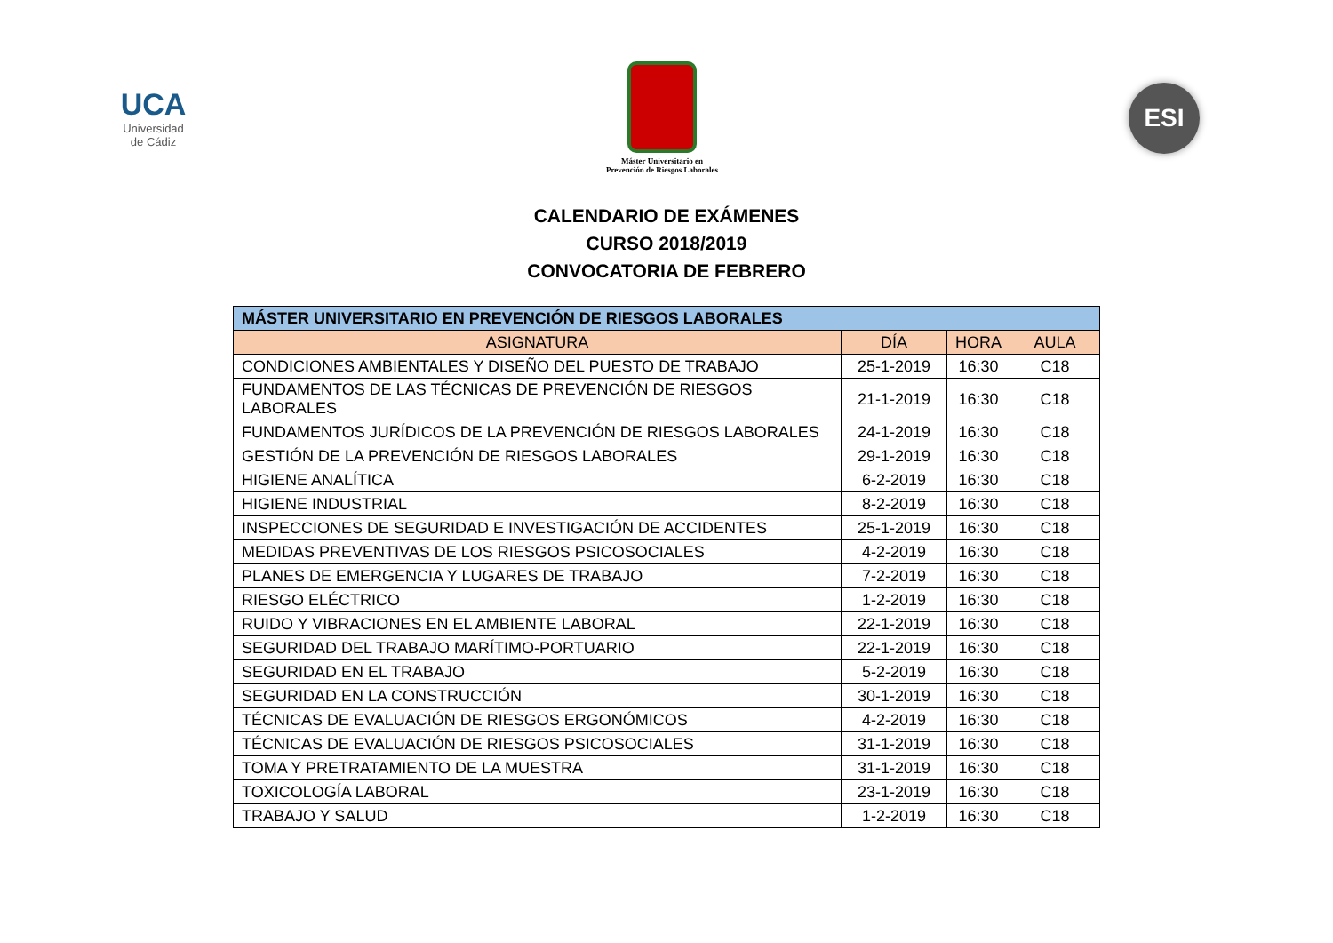UCA
Universidad
de Cádiz
Máster Universitario en
Prevención de Riesgos Laborales
ESI
CALENDARIO DE EXÁMENES
CURSO 2018/2019
CONVOCATORIA DE FEBRERO
| MÁSTER UNIVERSITARIO EN PREVENCIÓN DE RIESGOS LABORALES | | | |
| --- | --- | --- | --- |
| ASIGNATURA | DÍA | HORA | AULA |
| CONDICIONES AMBIENTALES Y DISEÑO DEL PUESTO DE TRABAJO | 25-1-2019 | 16:30 | C18 |
| FUNDAMENTOS DE LAS TÉCNICAS DE PREVENCIÓN DE RIESGOS LABORALES | 21-1-2019 | 16:30 | C18 |
| FUNDAMENTOS JURÍDICOS DE LA PREVENCIÓN DE RIESGOS LABORALES | 24-1-2019 | 16:30 | C18 |
| GESTIÓN DE LA PREVENCIÓN DE RIESGOS LABORALES | 29-1-2019 | 16:30 | C18 |
| HIGIENE ANALÍTICA | 6-2-2019 | 16:30 | C18 |
| HIGIENE INDUSTRIAL | 8-2-2019 | 16:30 | C18 |
| INSPECCIONES DE SEGURIDAD E INVESTIGACIÓN DE ACCIDENTES | 25-1-2019 | 16:30 | C18 |
| MEDIDAS PREVENTIVAS DE LOS RIESGOS PSICOSOCIALES | 4-2-2019 | 16:30 | C18 |
| PLANES DE EMERGENCIA Y LUGARES DE TRABAJO | 7-2-2019 | 16:30 | C18 |
| RIESGO ELÉCTRICO | 1-2-2019 | 16:30 | C18 |
| RUIDO Y VIBRACIONES EN EL AMBIENTE LABORAL | 22-1-2019 | 16:30 | C18 |
| SEGURIDAD DEL TRABAJO MARÍTIMO-PORTUARIO | 22-1-2019 | 16:30 | C18 |
| SEGURIDAD EN EL TRABAJO | 5-2-2019 | 16:30 | C18 |
| SEGURIDAD EN LA CONSTRUCCIÓN | 30-1-2019 | 16:30 | C18 |
| TÉCNICAS DE EVALUACIÓN DE RIESGOS ERGONÓMICOS | 4-2-2019 | 16:30 | C18 |
| TÉCNICAS DE EVALUACIÓN DE RIESGOS PSICOSOCIALES | 31-1-2019 | 16:30 | C18 |
| TOMA Y PRETRATAMIENTO DE LA MUESTRA | 31-1-2019 | 16:30 | C18 |
| TOXICOLOGÍA LABORAL | 23-1-2019 | 16:30 | C18 |
| TRABAJO Y SALUD | 1-2-2019 | 16:30 | C18 |